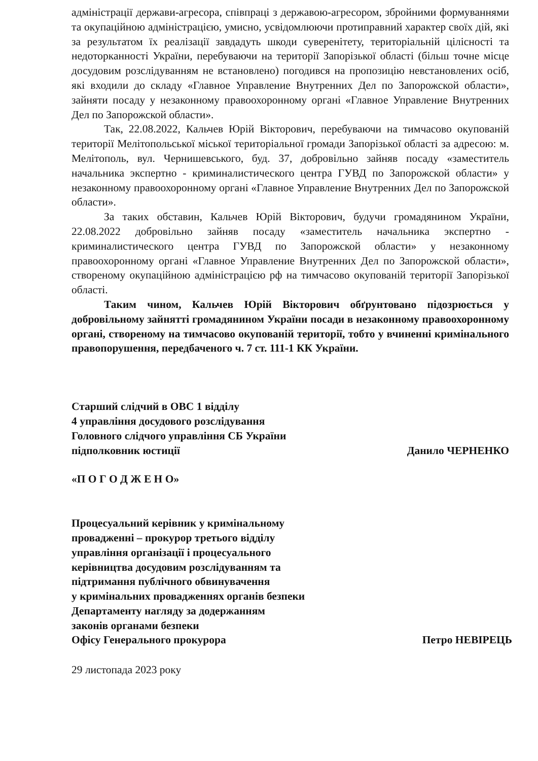адміністрації держави-агресора, співпраці з державою-агресором, збройними формуваннями та окупаційною адміністрацією, умисно, усвідомлюючи протиправний характер своїх дій, які за результатом їх реалізації завдадуть шкоди суверенітету, територіальній цілісності та недоторканності України, перебуваючи на території Запорізької області (більш точне місце досудовим розслідуванням не встановлено) погодився на пропозицію невстановлених осіб, які входили до складу «Главное Управление Внутренних Дел по Запорожской области», зайняти посаду у незаконному правоохоронному органі «Главное Управление Внутренних Дел по Запорожской области».
Так, 22.08.2022, Кальчев Юрій Вікторович, перебуваючи на тимчасово окупованій території Мелітопольської міської територіальної громади Запорізької області за адресою: м. Мелітополь, вул. Чернишевського, буд. 37, добровільно зайняв посаду «заместитель начальника экспертно - криминалистического центра ГУВД по Запорожской области» у незаконному правоохоронному органі «Главное Управление Внутренних Дел по Запорожской области».
За таких обставин, Кальчев Юрій Вікторович, будучи громадянином України, 22.08.2022 добровільно зайняв посаду «заместитель начальника экспертно - криминалистического центра ГУВД по Запорожской области» у незаконному правоохоронному органі «Главное Управление Внутренних Дел по Запорожской области», створеному окупаційною адміністрацією рф на тимчасово окупованій території Запорізької області.
Таким чином, Кальчев Юрій Вікторович обґрунтовано підозрюється у добровільному зайнятті громадянином України посади в незаконному правоохоронному органі, створеному на тимчасово окупованій території, тобто у вчиненні кримінального правопорушення, передбаченого ч. 7 ст. 111-1 КК України.
Старший слідчий в ОВС 1 відділу
4 управління досудового розслідування
Головного слідчого управління СБ України
підполковник юстиції Данило ЧЕРНЕНКО
«П О Г О Д Ж Е Н О»
Процесуальний керівник у кримінальному
провадженні – прокурор третього відділу
управління організації і процесуального
керівництва досудовим розслідуванням та
підтримання публічного обвинувачення
у кримінальних провадженнях органів безпеки
Департаменту нагляду за додержанням
законів органами безпеки
Офісу Генерального прокурора Петро НЕВІРЕЦЬ
29 листопада 2023 року